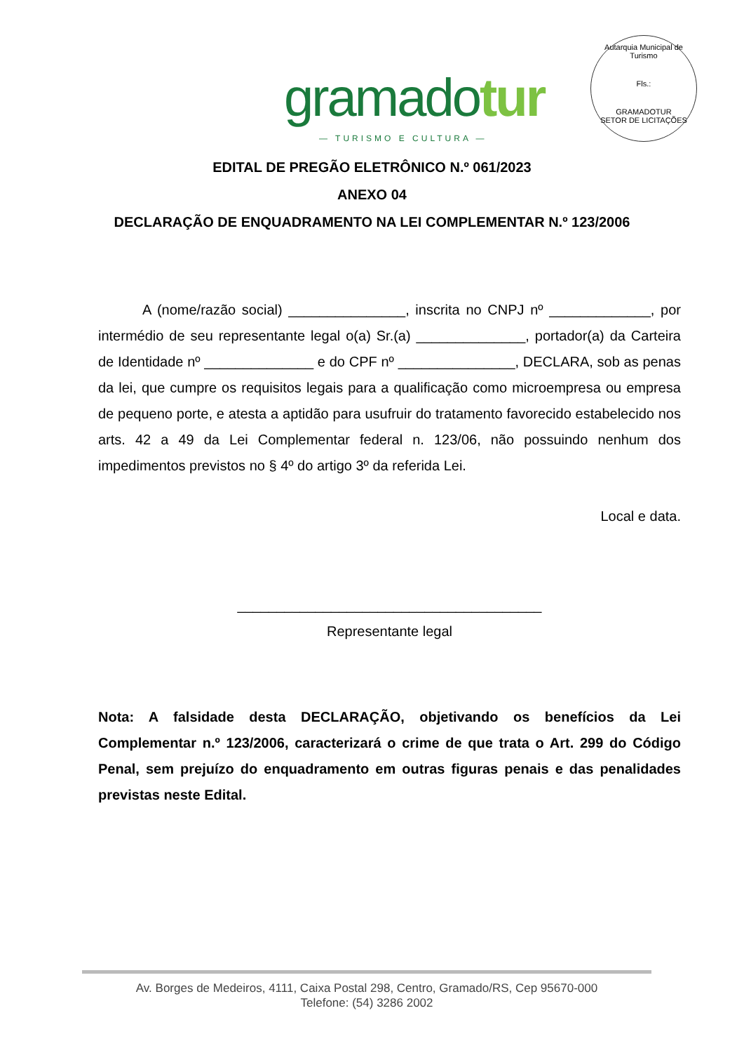gramadotur
— TURISMO E CULTURA —
Autarquia Municipal de Turismo
Fls.:
GRAMADOTUR
SETOR DE LICITAÇÕES
EDITAL DE PREGÃO ELETRÔNICO N.º 061/2023
ANEXO 04
DECLARAÇÃO DE ENQUADRAMENTO NA LEI COMPLEMENTAR N.º 123/2006
A (nome/razão social) _______________, inscrita no CNPJ nº _____________, por intermédio de seu representante legal o(a) Sr.(a) ______________, portador(a) da Carteira de Identidade nº ______________ e do CPF nº _______________, DECLARA, sob as penas da lei, que cumpre os requisitos legais para a qualificação como microempresa ou empresa de pequeno porte, e atesta a aptidão para usufruir do tratamento favorecido estabelecido nos arts. 42 a 49 da Lei Complementar federal n. 123/06, não possuindo nenhum dos impedimentos previstos no § 4º do artigo 3º da referida Lei.
Local e data.
_______________________________________
Representante legal
Nota: A falsidade desta DECLARAÇÃO, objetivando os benefícios da Lei Complementar n.º 123/2006, caracterizará o crime de que trata o Art. 299 do Código Penal, sem prejuízo do enquadramento em outras figuras penais e das penalidades previstas neste Edital.
Av. Borges de Medeiros, 4111, Caixa Postal 298, Centro, Gramado/RS, Cep 95670-000
Telefone: (54) 3286 2002